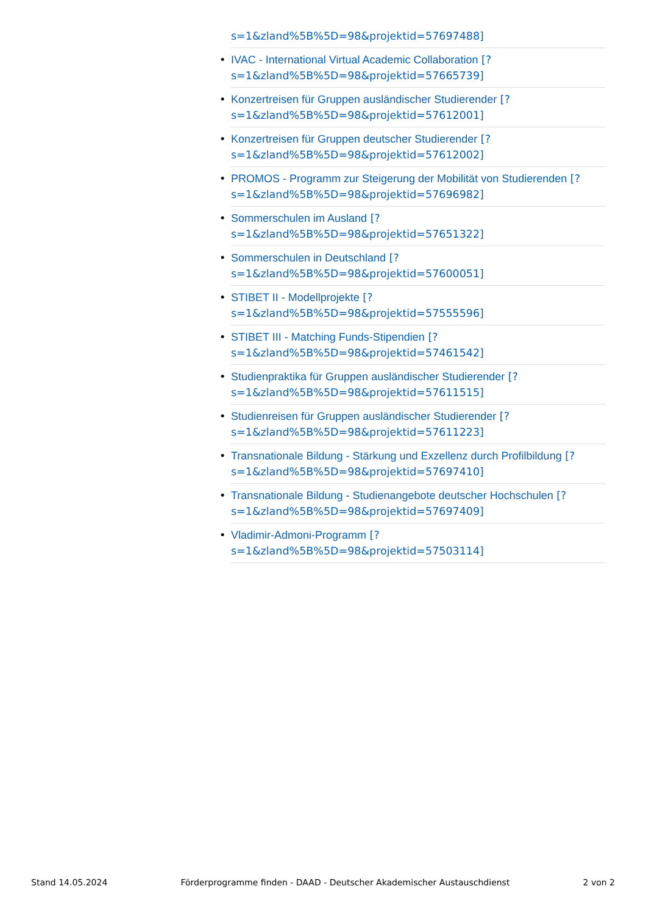s=1&zland%5B%5D=98&projektid=57697488]
• IVAC - International Virtual Academic Collaboration [?
s=1&zland%5B%5D=98&projektid=57665739]
• Konzertreisen für Gruppen ausländischer Studierender [?
s=1&zland%5B%5D=98&projektid=57612001]
• Konzertreisen für Gruppen deutscher Studierender [?
s=1&zland%5B%5D=98&projektid=57612002]
• PROMOS - Programm zur Steigerung der Mobilität von Studierenden [?
s=1&zland%5B%5D=98&projektid=57696982]
• Sommerschulen im Ausland [?
s=1&zland%5B%5D=98&projektid=57651322]
• Sommerschulen in Deutschland [?
s=1&zland%5B%5D=98&projektid=57600051]
• STIBET II - Modellprojekte [?
s=1&zland%5B%5D=98&projektid=57555596]
• STIBET III - Matching Funds-Stipendien [?
s=1&zland%5B%5D=98&projektid=57461542]
• Studienpraktika für Gruppen ausländischer Studierender [?
s=1&zland%5B%5D=98&projektid=57611515]
• Studienreisen für Gruppen ausländischer Studierender [?
s=1&zland%5B%5D=98&projektid=57611223]
• Transnationale Bildung - Stärkung und Exzellenz durch Profilbildung [?
s=1&zland%5B%5D=98&projektid=57697410]
• Transnationale Bildung - Studienangebote deutscher Hochschulen [?
s=1&zland%5B%5D=98&projektid=57697409]
• Vladimir-Admoni-Programm [?
s=1&zland%5B%5D=98&projektid=57503114]
Stand 14.05.2024 Förderprogramme finden - DAAD - Deutscher Akademischer Austauschdienst 2 von 2